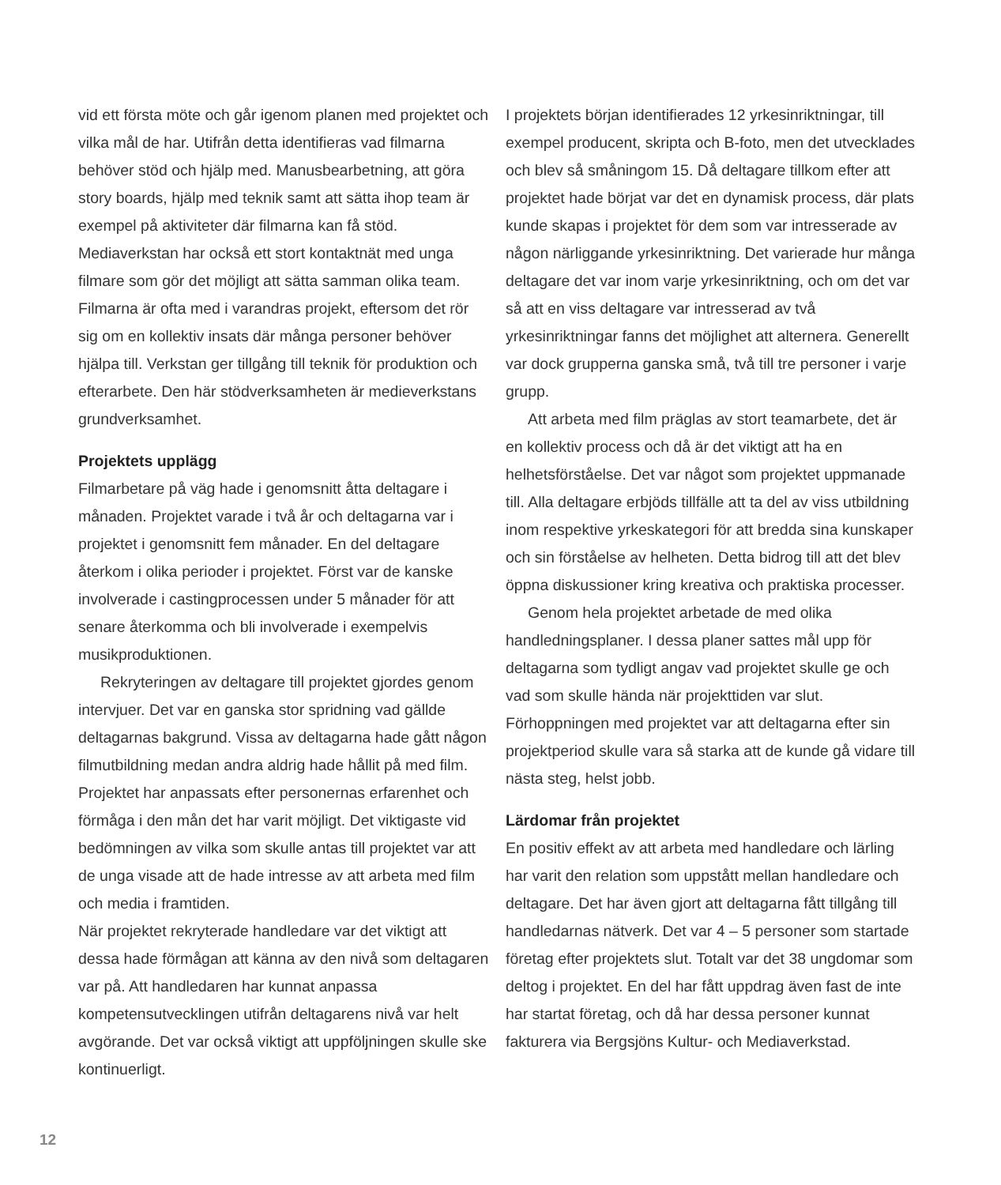vid ett första möte och går igenom planen med projektet och vilka mål de har. Utifrån detta identifieras vad filmarna behöver stöd och hjälp med. Manusbearbetning, att göra story boards, hjälp med teknik samt att sätta ihop team är exempel på aktiviteter där filmarna kan få stöd. Mediaverkstan har också ett stort kontaktnät med unga filmare som gör det möjligt att sätta samman olika team. Filmarna är ofta med i varandras projekt, eftersom det rör sig om en kollektiv insats där många personer behöver hjälpa till. Verkstan ger tillgång till teknik för produktion och efterarbete. Den här stödverksamheten är medieverkstans grundverksamhet.
Projektets upplägg
Filmarbetare på väg hade i genomsnitt åtta deltagare i månaden. Projektet varade i två år och deltagarna var i projektet i genomsnitt fem månader. En del deltagare återkom i olika perioder i projektet. Först var de kanske involverade i castingprocessen under 5 månader för att senare återkomma och bli involverade i exempelvis musikproduktionen.
Rekryteringen av deltagare till projektet gjordes genom intervjuer. Det var en ganska stor spridning vad gällde deltagarnas bakgrund. Vissa av deltagarna hade gått någon filmutbildning medan andra aldrig hade hållit på med film. Projektet har anpassats efter personernas erfarenhet och förmåga i den mån det har varit möjligt. Det viktigaste vid bedömningen av vilka som skulle antas till projektet var att de unga visade att de hade intresse av att arbeta med film och media i framtiden.
När projektet rekryterade handledare var det viktigt att dessa hade förmågan att känna av den nivå som deltagaren var på. Att handledaren har kunnat anpassa kompetensutvecklingen utifrån deltagarens nivå var helt avgörande. Det var också viktigt att uppföljningen skulle ske kontinuerligt.
I projektets början identifierades 12 yrkesinriktningar, till exempel producent, skripta och B-foto, men det utvecklades och blev så småningom 15. Då deltagare tillkom efter att projektet hade börjat var det en dynamisk process, där plats kunde skapas i projektet för dem som var intresserade av någon närliggande yrkesinriktning. Det varierade hur många deltagare det var inom varje yrkesinriktning, och om det var så att en viss deltagare var intresserad av två yrkesinriktningar fanns det möjlighet att alternera. Generellt var dock grupperna ganska små, två till tre personer i varje grupp.
Att arbeta med film präglas av stort teamarbete, det är en kollektiv process och då är det viktigt att ha en helhetsförståelse. Det var något som projektet uppmanade till. Alla deltagare erbjöds tillfälle att ta del av viss utbildning inom respektive yrkeskategori för att bredda sina kunskaper och sin förståelse av helheten. Detta bidrog till att det blev öppna diskussioner kring kreativa och praktiska processer.
Genom hela projektet arbetade de med olika handledningsplaner. I dessa planer sattes mål upp för deltagarna som tydligt angav vad projektet skulle ge och vad som skulle hända när projekttiden var slut. Förhoppningen med projektet var att deltagarna efter sin projektperiod skulle vara så starka att de kunde gå vidare till nästa steg, helst jobb.
Lärdomar från projektet
En positiv effekt av att arbeta med handledare och lärling har varit den relation som uppstått mellan handledare och deltagare. Det har även gjort att deltagarna fått tillgång till handledarnas nätverk. Det var 4 – 5 personer som startade företag efter projektets slut. Totalt var det 38 ungdomar som deltog i projektet. En del har fått uppdrag även fast de inte har startat företag, och då har dessa personer kunnat fakturera via Bergsjöns Kultur- och Mediaverkstad.
12